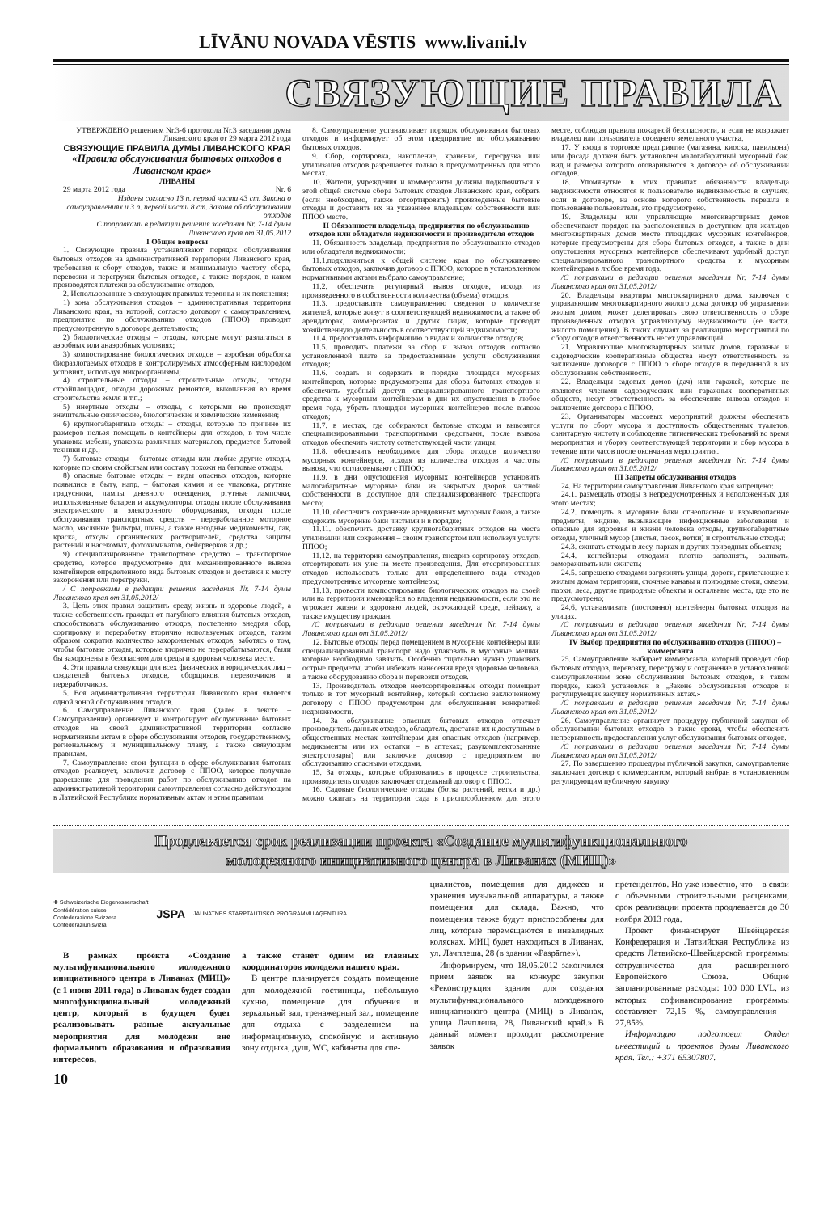LĪVĀNU NOVADA VĒSTIS www.livani.lv
СВЯЗУЮЩИЕ ПРАВИЛА
УТВЕРЖДЕНО решением Nr.3-6 протокола Nr.3 заседания думы Ливанского края от 29 марта 2012 года
СВЯЗУЮЩИЕ ПРАВИЛА ДУМЫ ЛИВАНСКОГО КРАЯ
«Правила обслуживания бытовых отходов в Ливанском крае»
ЛИВАНЫ
29 марта 2012 года Nr. 6
Изданы согласно 13 п. первой части 43 ст. Закона о самоуправлениях и 3 п. первой части 8 ст. Закона об обслуживании отходов
С поправками в редакции решения заседания Nr. 7-14 думы Ливанского края от 31.05.2012
I Общие вопросы
1. Связующие правила устанавливают порядок обслуживания бытовых отходов на административной территории Ливанского края, требования к сбору отходов, также и минимальную частоту сбора, перевозки и перегрузки бытовых отходов, а также порядок, в каком производятся платежи за обслуживание отходов.
2. Использованные в связующих правилах термины и их пояснения:
1) зона обслуживания отходов – административная территория Ливанского края, на которой, согласно договору с самоуправлением, предприятие по обслуживанию отходов (ППОО) проводит предусмотренную в договоре деятельность;
2) биологические отходы – отходы, которые могут разлагаться в аэробных или анаэробных условиях;
3) компостирование биологических отходов – аэробная обработка биоразлогаемых отходов в контролируемых атмосферным кислородом условиях, используя микроорганизмы;
4) строительные отходы – строительные отходы, отходы стройплощадок, отходы дорожных ремонтов, выкопанная во время строительства земля и т.п.;
5) инертные отходы – отходы, с которыми не происходят значительные физические, биологические и химические изменения;
6) крупногабаритные отходы – отходы, которые по причине их размеров нельзя помещать в контейнеры для отходов, в том числе упаковка мебели, упаковка различных материалов, предметов бытовой техники и др.;
7) бытовые отходы – бытовые отходы или любые другие отходы, которые по своим свойствам или составу похожи на бытовые отходы.
8) опасные бытовые отходы – виды опасных отходов, которые появились в быту, напр. – бытовая химия и ее упаковка, ртутные градусники, лампы дневного освещения, ртутные лампочки, использованные батареи и аккумуляторы, отходы после обслуживания электрического и электронного оборудования, отходы после обслуживания транспортных средств – переработанное моторное масло, масляные фильтры, шины, а также негодные медикоменты, лак, краска, отходы органических растворителей, средства защиты растений и насекомых, фотохимикатов, фейерверков и др.;
9) специализированное транспортное средство – транспортное средство, которое предусмотрено для механизированного вывоза контейнеров определенного вида бытовых отходов и доставки к месту захоронения или перегрузки.
/ С поправками в редакции решения заседания Nr. 7-14 думы Ливанского края от 31.05.2012/
3. Цель этих правил защитить среду, жизнь и здоровье людей, а также собственность граждан от пагубного влияния бытовых отходов, способствовать обслуживанию отходов, постепенно внедряя сбор, сортировку и переработку вторично используемых отходов, таким образом сократив количество захороняемых отходов, заботясь о том, чтобы бытовые отходы, которые вторично не перерабатываются, были бы захоронены в безопасном для среды и здоровья человека месте.
4. Эти правила связующи для всех физических и юридических лиц – создателей бытовых отходов, сборщиков, перевозчиков и переработчиков.
5. Вся административная территория Ливанского края является одной зоной обслуживания отходов.
6. Самоуправление Ливанского края (далее в тексте – Самоуправление) организует и контролирует обслуживание бытовых отходов на своей административной территории согласно нормативным актам в сфере обслуживания отходов, государственному, региональному и муниципальному плану, а также связующим правилам.
7. Самоуправление свои функции в сфере обслуживания бытовых отходов реализует, заключив договор с ППОО, которое получило разрешение для проведения работ по обслуживанию отходов на административной территории самоуправления согласно действующим в Латвийской Республике нормативным актам и этим правилам.
8. Самоуправление устанавливает порядок обслуживания бытовых отходов и информирует об этом предприятие по обслуживанию бытовых отходов.
9. Сбор, сортировка, накопление, хранение, перегрузка или утилизация отходов разрешается только в предусмотренных для этого местах.
10. Жители, учреждения и коммерсанты должны подключиться к этой общей системе сбора бытовых отходов Ливанского края, собрать (если необходимо, также отсортировать) произведенные бытовые отходы и доставить их на указанное владельцем собственности или ППОО место.
II Обязанности владельца, предприятия по обслуживанию отходов или обладателя недвижимости и производителя отходов
11. Обязанность владельца, предприятия по обслуживанию отходов или обладателя недвижимости:
11.1.подключиться к общей системе края по обслуживанию бытовых отходов, заключив договор с ППОО, которое в установленном нормативными актами выбрало самоуправление;
11.2. обеспечить регулярный вывоз отходов, исходя из произведенного в собственности количества (объема) отходов.
11.3. предоставлять самоуправлению сведения о количестве жителей, которые живут в соответствующей недвижимости, а также об арендаторах, коммерсантах и других лицах, которые проводят хозяйственную деятельность в соответствующей недвижимости;
11.4. предоставлять информацию о видах и количестве отходов;
11.5. проводить платежи за сбор и вывоз отходов согласно установленной плате за предоставленные услуги обслуживания отходов;
11.6. создать и содержать в порядке площадки мусорных контейнеров, которые предусмотрены для сбора бытовых отходов и обеспечить удобный доступ специализированного транспортного средства к мусорным контейнерам в дни их опустошения в любое время года, убрать площадки мусорных контейнеров после вывоза отходов;
11.7. в местах, где собираются бытовые отходы и вывозятся специализированными транспортными средствами, после вывоза отходов обеспечить чистоту сответствующей части улицы;
11.8. обеспечить необходимое для сбора отходов количество мусорных контейнеров, исходя из количества отходов и частоты вывоза, что согласовывают с ППОО;
11.9. в дни опустошения мусорных контейнеров установить малогабаритные мусорные баки из закрытых дворов частной собственности в доступное для специализированного транспорта место;
11.10. обеспечить сохранение арендовнных мусорных баков, а также содержать мусорные баки чистыми и в порядке;
11.11. обеспечить доставку крупногабаритных отходов на места утилизации или сохранения – своим транспортом или используя услуги ППОО;
11.12. на территории самоуправления, внедрив сортировку отходов, отсортировать их уже на месте произведения. Для отсортированных отходов использовать только для определенного вида отходов предусмотренные мусорные контейнеры;
11.13. провести компостирование биологических отходов на своей или на территории имеющейся во владении недвижимости, если это не угрожает жизни и здоровью людей, окружающей среде, пейзажу, а также имуществу граждан.
/С поправками в редакции решения заседания Nr. 7-14 думы Ливанского края от 31.05.2012/
12. Бытовые отходы перед помещением в мусорные контейнеры или специализированный транспорт надо упаковать в мусорные мешки, которые необходимо завязать. Особенно тщательно нужно упаковать острые предметы, чтобы избежать нанесения вредя здоровью человека, а также оборудованию сбора и перевозки отходов.
13. Производитель отходов неотсортированные отходы помещает только в тот мусорный контейнер, который согласно заключенному договору с ППОО предусмотрен для обслуживания конкретной недвижимости.
14. За обслуживание опасных бытовых отходов отвечает производитель данных отходов, обладатель, доставив их к доступным в общественных местах контейнерам для опасных отходов (например, медикаменты или их остатки – в аптеках; разукомплектованные электротовары) или заключив договор с предприятием по обслуживанию опасными отходами.
15. За отходы, которые образовались в процессе строительства, производитель отходов заключает отдельный договор с ППОО.
16. Садовые биологические отходы (ботва растений, ветки и др.) можно сжигать на территории сада в приспособленном для этого месте, соблюдая правила пожарной безопасности, и если не возражает владелец или пользователь соседнего земельного участка.
17. У входа в торговое предприятие (магазина, киоска, павильона) или фасада должен быть установлен малогабаритный мусорный бак, вид и размеры которого оговариваются в договоре об обслуживании отходов.
18. Упомянутые в этих правилах обязанности владельца недвижимости относятся к пользователю недвижимостью в случаях, если в договоре, на основе которого собственность перешла в пользование пользователя, это предусмотрено.
19. Владельцы или управляющие многоквартирных домов обеспечивают порядок на расположенных в доступном для жильцов многоквартирных домов месте площадках мусорных контейнеров, которые предусмотрены для сбора бытовых отходов, а также в дни опустошения мусорных контейнеров обеспечивают удобный доступ специализированного транспортного средства к мусорным контейнерам в любое время года.
/С поправками в редакции решения заседания Nr. 7-14 думы Ливанского края от 31.05.2012/
20. Владельцы квартиры многоквартирного дома, заключая с управляющим многоквартирного жилого дома договор об управлении жилым домом, может делегировать свою ответственность о сборе произведенных отходов управляющему недвижимости (ее части, жилого помещения). В таких случаях за реализацию мероприятий по сбору отходов ответственность несет управляющий.
21. Управляющие многоквартирных жилых домов, гаражные и садоводческие кооперативные общества несут ответственность за заключение договоров с ППОО о сборе отходов в переданной в их обслуживание собственности.
22. Владельцы садовых домов (дач) или гаражей, которые не являются членами садоводческих или гаражных кооперативных обществ, несут ответственность за обеспечение вывоза отходов и заключение договора с ППОО.
23. Организаторы массовых мероприятий должны обеспечить услуги по сбору мусора и доступность общественных туалетов, санитарную чистоту и соблюдение гигиенических требований во время мероприятия и уборку соответствующей территории и сбор мусора в течение пяти часов после окончания мероприятия.
/С поправками в редакции решения заседания Nr. 7-14 думы Ливанского края от 31.05.2012/
III Запреты обслуживания отходов
24. На территории самоуправления Ливанского края запрещено:
24.1. размещать отходы в непредусмотренных и неположенных для этого местах;
24.2. помещать в мусорные баки огнеопасные и взрывоопасные предметы, жидкие, вызывающие инфекционные заболевания и опасные для здоровья и жизни человека отходы, крупногабаритные отходы, уличный мусор (листья, песок, ветки) и строительные отходы;
24.3. сжигать отходы в лесу, парках и других природных объектах;
24.4. контейнеры отходами плотно заполнять, заливать, замораживать или сжигать;
24.5. запрещено отходами загрязнять улицы, дороги, прилегающие к жилым домам территории, сточные канавы и природные стоки, скверы, парки, леса, другие природные объекты и остальные места, где это не предусмотрено;
24.6. устанавливать (постоянно) контейнеры бытовых отходов на улицах.
/С поправками в редакции решения заседания Nr. 7-14 думы Ливанского края от 31.05.2012/
IV Выбор предприятия по обслуживанию отходов (ППОО) – коммерсанта
25. Самоуправление выбирает коммерсанта, который проведет сбор бытовых отходов, перевозку, перегрузку и сохранение в установленной самоуправлением зоне обслуживания бытовых отходов, в таком порядке, какой установлен в „Законе обслуживания отходов и регулирующих закупку нормативных актах.»
/С поправками в редакции решения заседания Nr. 7-14 думы Ливанского края от 31.05.2012/
26. Самоуправление организует процедуру публичной закупки об обслуживании бытовых отходов в такие сроки, чтобы обеспечить непрерывность предоставления услуг обслуживания бытовых отходов.
/С поправками в редакции решения заседания Nr. 7-14 думы Ливанского края от 31.05.2012/
27. По завершению процедуры публичной закупки, самоуправление заключает договор с коммерсантом, который выбран в установленном регулирующим публичную закупку
Продлевается срок реализации проекта «Создание мультифункционального
молодежного инициативного центра в Ливанах (МИЦ)»
✚ Schweizerische Eidgenossenschaft
Confédération suisse
Confederazione Svizzera
Confederaziun svizra JSPA JAUNATNES STARPTAUTISKO PROGRAMMU AĢENTŪRA
В рамках проекта «Создание мультифункционального молодежного инициативного центра в Ливанах (МИЦ)» (с 1 июня 2011 года) в Ливанах будет создан многофункциональный молодежный центр, который в будущем будет реализовывать разные актуальные мероприятия для молодежи вне формального образования и образования интересов,
а также станет одним из главных координаторов молодежи нашего края.
В центре планируется создать помещение для молодежной гостиницы, небольшую кухню, помещение для обучения и зеркальный зал, тренажерный зал, помещение для отдыха с разделением на информационную, спокойную и активную зону отдыха, душ, WC, кабинеты для спе-
10
циалистов, помещения для диджеев и хранения музыкальной аппаратуры, а также помещения для склада. Важно, что помещения также будут приспособлены для лиц, которые перемещаются в инвалидных колясках. МИЦ будет находиться в Ливанах, ул. Лачплеша, 28 (в здании «Paspārne»).
Информируем, что 18.05.2012 закончился прием заявок на конкурс закупки «Реконструкция здания для создания мультифункционального молодежного инициативного центра (МИЦ) в Ливанах, улица Лачплеша, 28, Ливанский край.» В данный момент проходит рассмотрение заявок
претендентов. Но уже известно, что – в связи с объемными строительными расценками, срок реализации проекта продлевается до 30 ноября 2013 года.
Проект финансирует Швейцарская Конфедерация и Латвийская Республика из средств Латвийско-Швейцарской программы сотрудничества для расширенного Европейского Союза. Общие запланированные расходы: 100 000 LVL, из которых софинансирование программы составляет 72,15 %, самоуправления - 27,85%.
Информацию подготовил Отдел инвестиций и проектов думы Ливанского края. Тел.: +371 65307807.